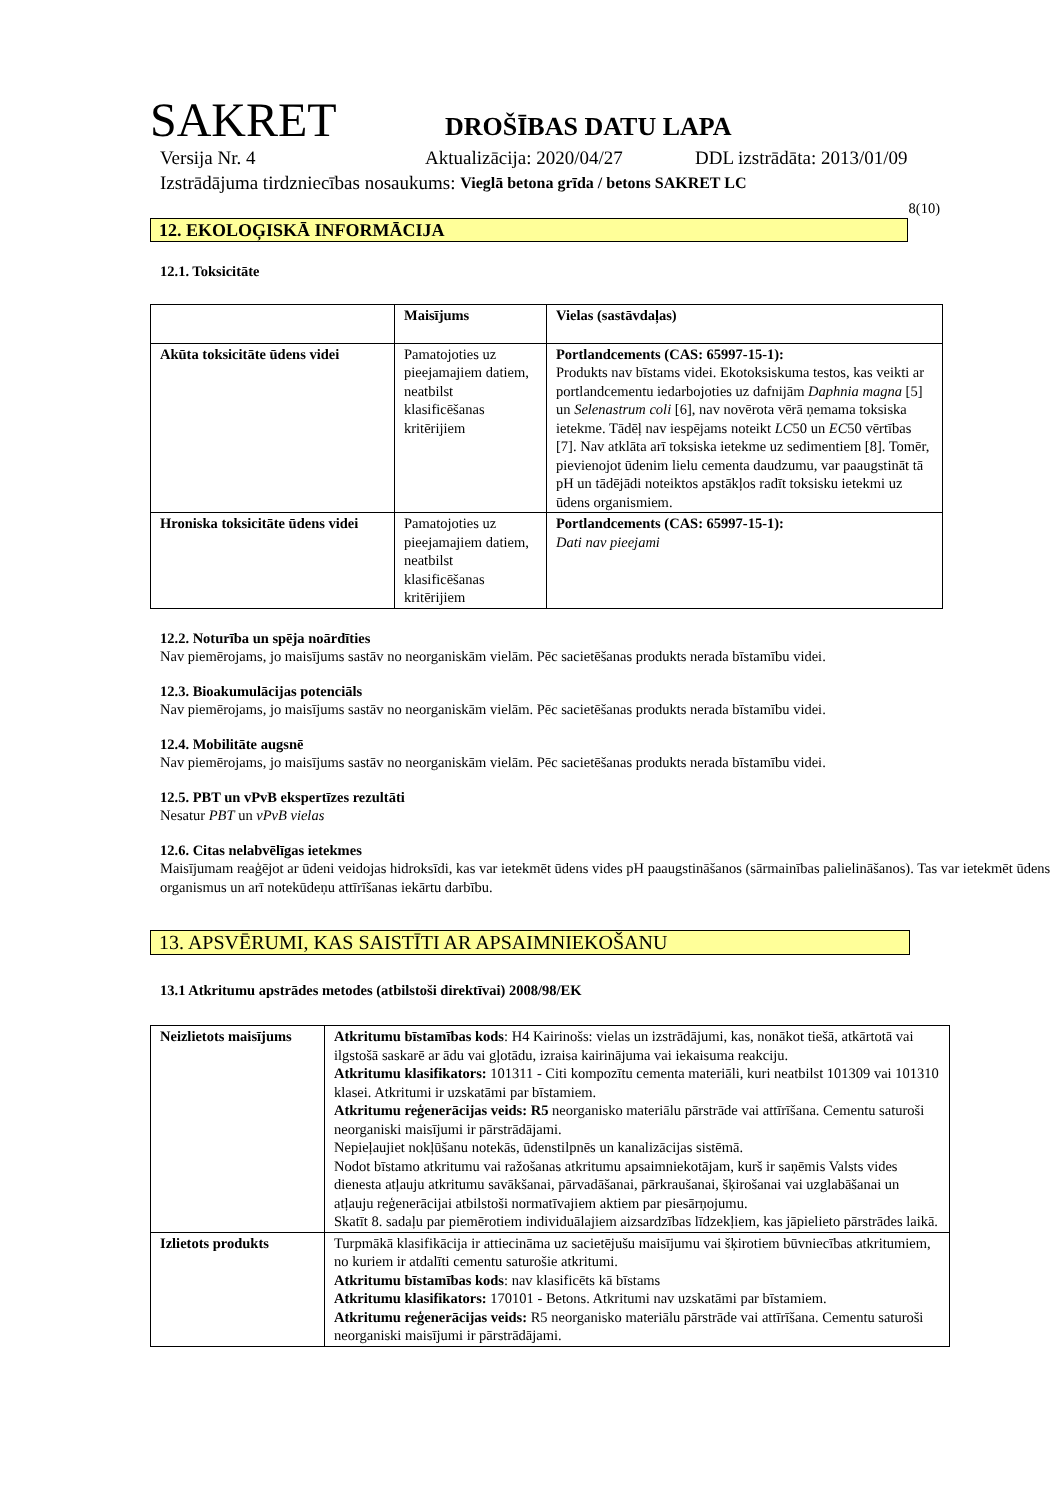SAKRET
DROŠĪBAS DATU LAPA
Versija Nr. 4 Aktualizācija: 2020/04/27 DDL izstrādāta: 2013/01/09
Izstrādājuma tirdzniecības nosaukums: Vieglā betona grīda / betons SAKRET LC
8(10)
12. EKOLOĢISKĀ INFORMĀCIJA
12.1. Toksicitāte
| | Maisījums | Vielas (sastāvdaļas) |
| Akūta toksicitāte ūdens videi | Pamatojoties uz pieejamajiem datiem, neatbilst klasificēšanas kritērijiem | Portlandcements (CAS: 65997-15-1): Produkts nav bīstams videi. Ekotoksiskuma testos, kas veikti ar portlandcementu iedarbojoties uz dafnijām Daphnia magna [5] un Selenastrum coli [6], nav novērota vērā ņemama toksiska ietekme. Tādēļ nav iespējams noteikt LC 50 un EC 50 vērtības [7]. Nav atklāta arī toksiska ietekme uz sedimentiem [8]. Tomēr, pievienojot ūdenim lielu cementa daudzumu, var paaugstināt tā pH un tādējādi noteiktos apstākļos radīt toksisku ietekmi uz ūdens organismiem. |
| Hroniska toksicitāte ūdens videi | Pamatojoties uz pieejamajiem datiem, neatbilst klasificēšanas kritērijiem | Portlandcements (CAS: 65997-15-1): Dati nav pieejami |
12.2. Noturība un spēja noārdīties
Nav piemērojams, jo maisījums sastāv no neorganiskām vielām. Pēc sacietēšanas produkts nerada bīstamību videi.
12.3. Bioakumulācijas potenciāls
Nav piemērojams, jo maisījums sastāv no neorganiskām vielām. Pēc sacietēšanas produkts nerada bīstamību videi.
12.4. Mobilitāte augsnē
Nav piemērojams, jo maisījums sastāv no neorganiskām vielām. Pēc sacietēšanas produkts nerada bīstamību videi.
12.5. PBT un vPvB ekspertīzes rezultāti
Nesatur PBT un vPvB vielas
12.6. Citas nelabvēlīgas ietekmes
Maisījumam reaģējot ar ūdeni veidojas hidroksīdi, kas var ietekmēt ūdens vides pH paaugstināšanos (sārmainības palielināšanos). Tas var ietekmēt ūdens organismus un arī notekūdeņu attīrīšanas iekārtu darbību.
13. APSVĒRUMI, KAS SAISTĪTI AR APSAIMNIEKOŠANU
13.1 Atkritumu apstrādes metodes (atbilstoši direktīvai) 2008/98/EK
| Neizlietots maisījums | Atkritumu bīstamības kods : H4 Kairinošs: vielas un izstrādājumi, kas, nonākot tiešā, atkārtotā vai ilgstošā saskarē ar ādu vai gļotādu, izraisa kairinājuma vai iekaisuma reakciju. Atkritumu klasifikators: 101311 - Citi kompozītu cementa materiāli, kuri neatbilst 101309 vai 101310 klasei. Atkritumi ir uzskatāmi par bīstamiem. Atkritumu reģenerācijas veids: R5 neorganisko materiālu pārstrāde vai attīrīšana. Cementu saturoši neorganiski maisījumi ir pārstrādājami. Nepieļaujiet nokļūšanu notekās, ūdenstilpnēs un kanalizācijas sistēmā. Nodot bīstamo atkritumu vai ražošanas atkritumu apsaimniekotājam, kurš ir saņēmis Valsts vides dienesta atļauju atkritumu savākšanai, pārvadāšanai, pārkraušanai, šķirošanai vai uzglabāšanai un atļauju reģenerācijai atbilstoši normatīvajiem aktiem par piesārņojumu. Skatīt 8. sadaļu par piemērotiem individuālajiem aizsardzības līdzekļiem, kas jāpielieto pārstrādes laikā. |
| Izlietots produkts | Turpmākā klasifikācija ir attiecināma uz sacietējušu maisījumu vai šķirotiem būvniecības atkritumiem, no kuriem ir atdalīti cementu saturošie atkritumi. Atkritumu bīstamības kods : nav klasificēts kā bīstams Atkritumu klasifikators: 170101 - Betons. Atkritumi nav uzskatāmi par bīstamiem. Atkritumu reģenerācijas veids: R5 neorganisko materiālu pārstrāde vai attīrīšana. Cementu saturoši neorganiski maisījumi ir pārstrādājami. |